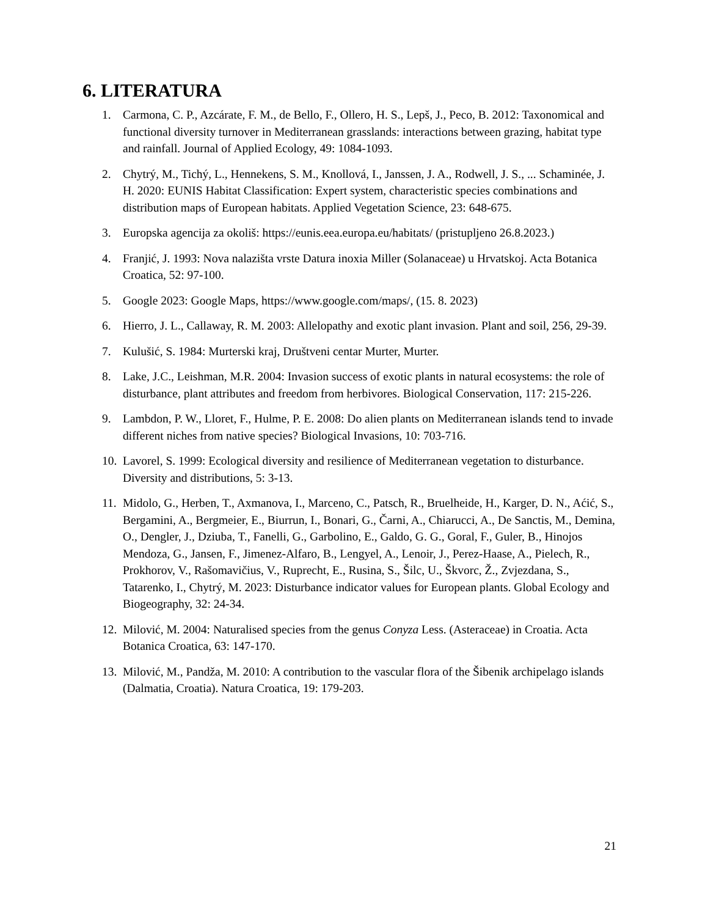6. LITERATURA
1. Carmona, C. P., Azcárate, F. M., de Bello, F., Ollero, H. S., Lepš, J., Peco, B. 2012: Taxonomical and functional diversity turnover in Mediterranean grasslands: interactions between grazing, habitat type and rainfall. Journal of Applied Ecology, 49: 1084-1093.
2. Chytrý, M., Tichý, L., Hennekens, S. M., Knollová, I., Janssen, J. A., Rodwell, J. S., ... Schaminée, J. H. 2020: EUNIS Habitat Classification: Expert system, characteristic species combinations and distribution maps of European habitats. Applied Vegetation Science, 23: 648-675.
3. Europska agencija za okoliš: https://eunis.eea.europa.eu/habitats/ (pristupljeno 26.8.2023.)
4. Franjić, J. 1993: Nova nalazišta vrste Datura inoxia Miller (Solanaceae) u Hrvatskoj. Acta Botanica Croatica, 52: 97-100.
5. Google 2023: Google Maps, https://www.google.com/maps/, (15. 8. 2023)
6. Hierro, J. L., Callaway, R. M. 2003: Allelopathy and exotic plant invasion. Plant and soil, 256, 29-39.
7. Kulušić, S. 1984: Murterski kraj, Društveni centar Murter, Murter.
8. Lake, J.C., Leishman, M.R. 2004: Invasion success of exotic plants in natural ecosystems: the role of disturbance, plant attributes and freedom from herbivores. Biological Conservation, 117: 215-226.
9. Lambdon, P. W., Lloret, F., Hulme, P. E. 2008: Do alien plants on Mediterranean islands tend to invade different niches from native species? Biological Invasions, 10: 703-716.
10. Lavorel, S. 1999: Ecological diversity and resilience of Mediterranean vegetation to disturbance. Diversity and distributions, 5: 3-13.
11. Midolo, G., Herben, T., Axmanova, I., Marceno, C., Patsch, R., Bruelheide, H., Karger, D. N., Aćić, S., Bergamini, A., Bergmeier, E., Biurrun, I., Bonari, G., Čarni, A., Chiarucci, A., De Sanctis, M., Demina, O., Dengler, J., Dziuba, T., Fanelli, G., Garbolino, E., Galdo, G. G., Goral, F., Guler, B., Hinojos Mendoza, G., Jansen, F., Jimenez-Alfaro, B., Lengyel, A., Lenoir, J., Perez-Haase, A., Pielech, R., Prokhorov, V., Rašomavičius, V., Ruprecht, E., Rusina, S., Šilc, U., Škvorc, Ž., Zvjezdana, S., Tatarenko, I., Chytrý, M. 2023: Disturbance indicator values for European plants. Global Ecology and Biogeography, 32: 24-34.
12. Milović, M. 2004: Naturalised species from the genus Conyza Less. (Asteraceae) in Croatia. Acta Botanica Croatica, 63: 147-170.
13. Milović, M., Pandža, M. 2010: A contribution to the vascular flora of the Šibenik archipelago islands (Dalmatia, Croatia). Natura Croatica, 19: 179-203.
21